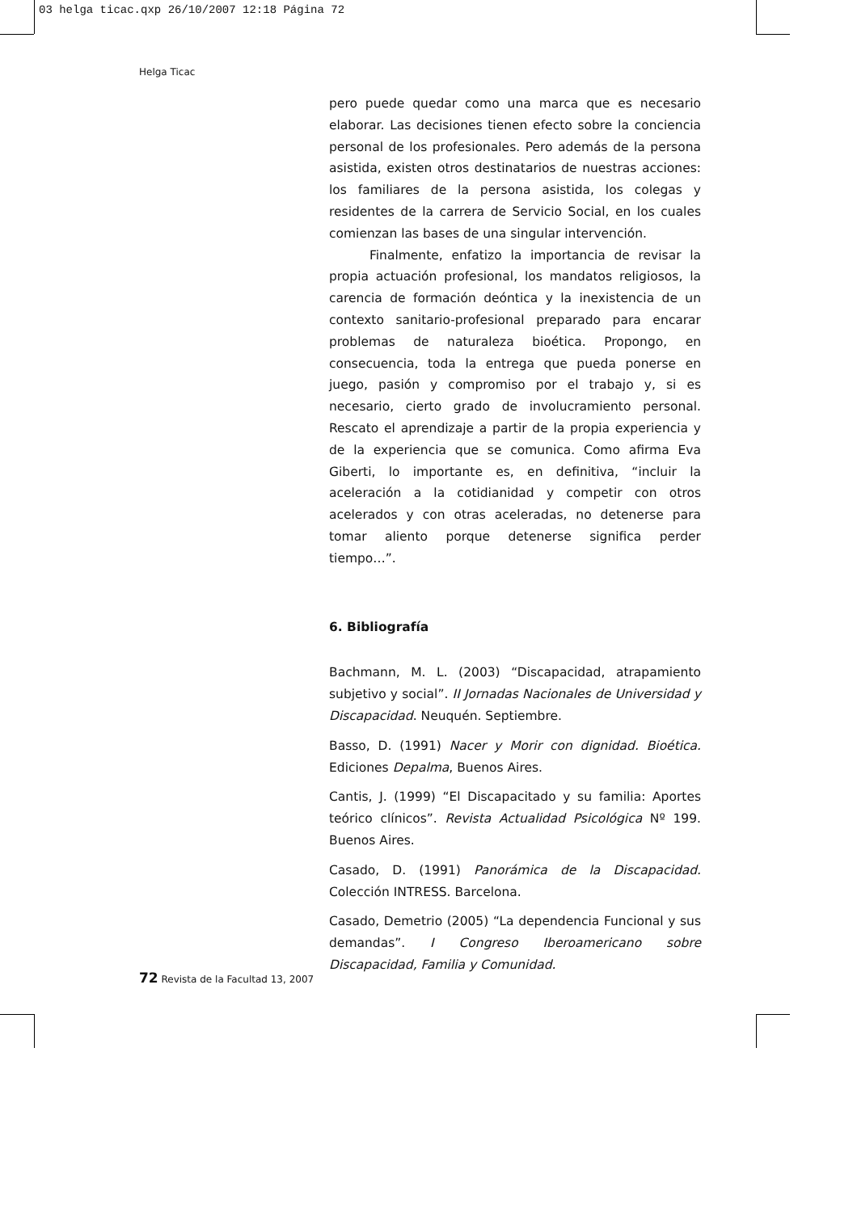03 helga ticac.qxp 26/10/2007 12:18 Página 72
Helga Ticac
pero puede quedar como una marca que es necesario elaborar. Las decisiones tienen efecto sobre la conciencia personal de los profesionales. Pero además de la persona asistida, existen otros destinatarios de nuestras acciones: los familiares de la persona asistida, los colegas y residentes de la carrera de Servicio Social, en los cuales comienzan las bases de una singular intervención.
Finalmente, enfatizo la importancia de revisar la propia actuación profesional, los mandatos religiosos, la carencia de formación deóntica y la inexistencia de un contexto sanitario-profesional preparado para encarar problemas de naturaleza bioética. Propongo, en consecuencia, toda la entrega que pueda ponerse en juego, pasión y compromiso por el trabajo y, si es necesario, cierto grado de involucramiento personal. Rescato el aprendizaje a partir de la propia experiencia y de la experiencia que se comunica. Como afirma Eva Giberti, lo importante es, en definitiva, “incluir la aceleración a la cotidianidad y competir con otros acelerados y con otras aceleradas, no detenerse para tomar aliento porque detenerse significa perder tiempo…”.
6. Bibliografía
Bachmann, M. L. (2003) “Discapacidad, atrapamiento subjetivo y social”. II Jornadas Nacionales de Universidad y Discapacidad. Neuquén. Septiembre.
Basso, D. (1991) Nacer y Morir con dignidad. Bioética. Ediciones Depalma, Buenos Aires.
Cantis, J. (1999) “El Discapacitado y su familia: Aportes teórico clínicos”. Revista Actualidad Psicológica Nº 199. Buenos Aires.
Casado, D. (1991) Panorámica de la Discapacidad. Colección INTRESS. Barcelona.
Casado, Demetrio (2005) “La dependencia Funcional y sus demandas”. I Congreso Iberoamericano sobre Discapacidad, Familia y Comunidad.
72 Revista de la Facultad 13, 2007